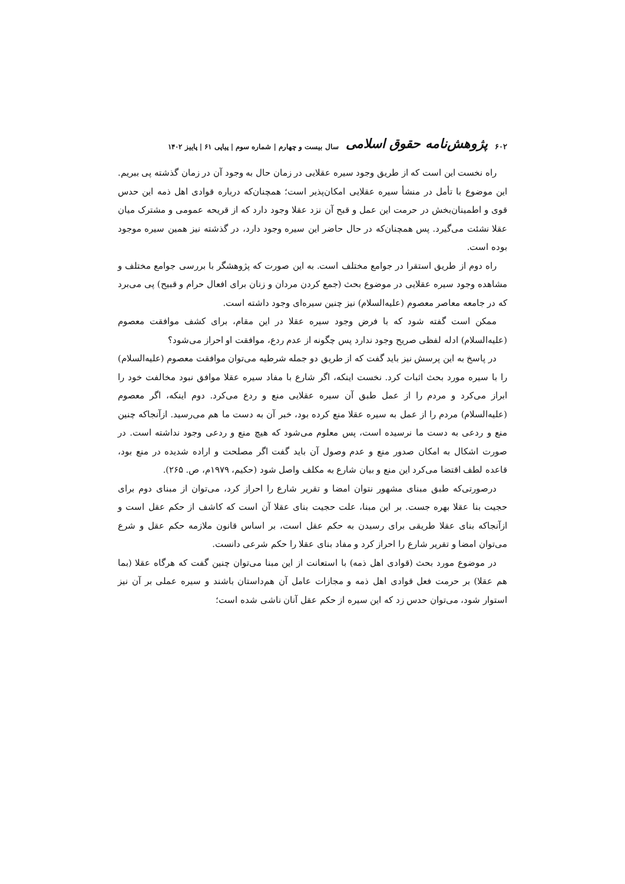۶۰۲ پژوهش‌نامه حقوق اسلامی سال بیست و چهارم | شماره سوم | پیاپی ۶۱ | پاییز ۱۴۰۲
راه نخست این است که از طریق وجود سیره عقلایی در زمان حال به وجود آن در زمان گذشته پی ببریم. این موضوع با تأمل در منشأ سیره عقلایی امکان‌پذیر است؛ همچنان‌که درباره قوادی اهل ذمه این حدس قوی و اطمینان‌بخش در حرمت این عمل و قبح آن نزد عقلا وجود دارد که از قریحه عمومی و مشترک میان عقلا نشئت می‌گیرد. پس همچنان‌که در حال حاضر این سیره وجود دارد، در گذشته نیز همین سیره موجود بوده است.
راه دوم از طریق استقرا در جوامع مختلف است. به این صورت که پژوهشگر با بررسی جوامع مختلف و مشاهده وجود سیره عقلایی در موضوع بحث (جمع کردن مردان و زنان برای افعال حرام و قبیح) پی می‌برد که در جامعه معاصر معصوم (علیه‌السلام) نیز چنین سیره‌ای وجود داشته است.
ممکن است گفته شود که با فرض وجود سیره عقلا در این مقام، برای کشف موافقت معصوم (علیه‌السلام) ادله لفظی صریح وجود ندارد پس چگونه از عدم ردع، موافقت او احراز می‌شود؟
در پاسخ به این پرسش نیز باید گفت که از طریق دو جمله شرطیه می‌توان موافقت معصوم (علیه‌السلام) را با سیره مورد بحث اثبات کرد. نخست اینکه، اگر شارع با مفاد سیره عقلا موافق نبود مخالفت خود را ابراز می‌کرد و مردم را از عمل طبق آن سیره عقلایی منع و ردع می‌کرد. دوم اینکه، اگر معصوم (علیه‌السلام) مردم را از عمل به سیره عقلا منع کرده بود، خبر آن به دست ما هم می‌رسید. ازآنجاکه چنین منع و ردعی به دست ما نرسیده است، پس معلوم می‌شود که هیچ منع و ردعی وجود نداشته است. در صورت اشکال به امکان صدور منع و عدم وصول آن باید گفت اگر مصلحت و اراده شدیده در منع بود، قاعده لطف اقتضا می‌کرد این منع و بیان شارع به مکلف واصل شود (حکیم، ۱۹۷۹م، ص. ۲۶۵).
درصورتی‌که طبق مبنای مشهور نتوان امضا و تقریر شارع را احراز کرد، می‌توان از مبنای دوم برای حجیت بنا عقلا بهره جست. بر این مبنا، علت حجیت بنای عقلا آن است که کاشف از حکم عقل است و ازآنجاکه بنای عقلا طریقی برای رسیدن به حکم عقل است، بر اساس قانون ملازمه حکم عقل و شرع می‌توان امضا و تقریر شارع را احراز کرد و مفاد بنای عقلا را حکم شرعی دانست.
در موضوع مورد بحث (قوادی اهل ذمه) با استعانت از این مبنا می‌توان چنین گفت که هرگاه عقلا (بما هم عقلا) بر حرمت فعل قوادی اهل ذمه و مجازات عامل آن هم‌داستان باشند و سیره عملی بر آن نیز استوار شود، می‌توان حدس زد که این سیره از حکم عقل آنان ناشی شده است؛